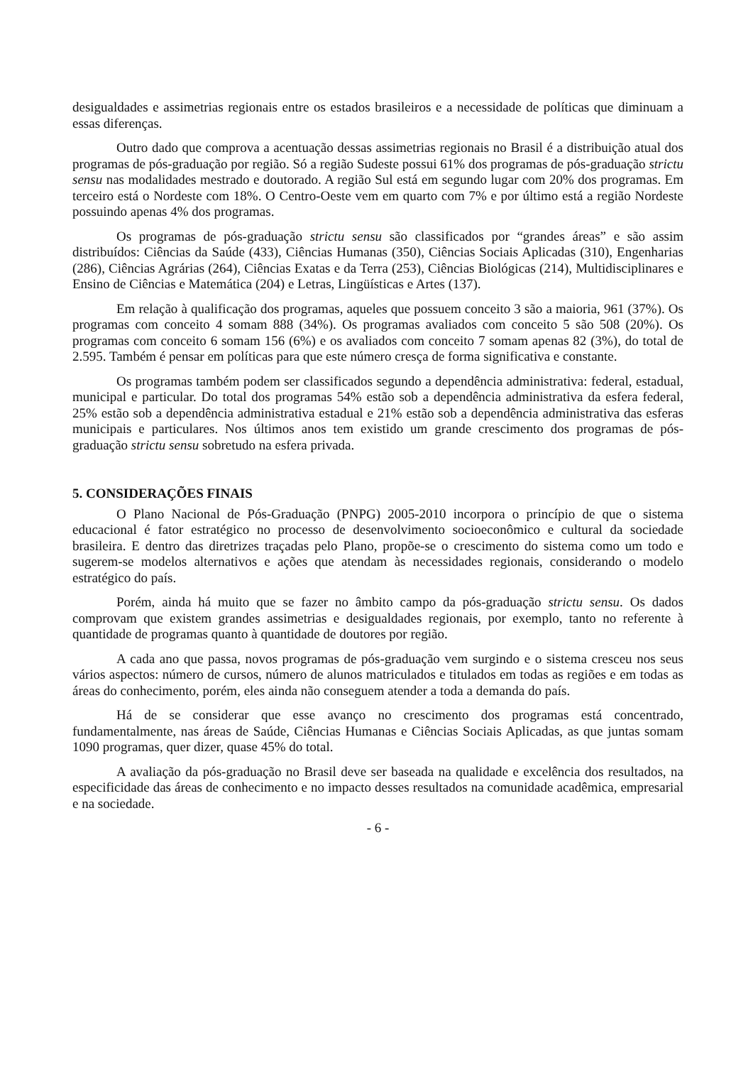desigualdades e assimetrias regionais entre os estados brasileiros e a necessidade de políticas que diminuam a essas diferenças.
Outro dado que comprova a acentuação dessas assimetrias regionais no Brasil é a distribuição atual dos programas de pós-graduação por região. Só a região Sudeste possui 61% dos programas de pós-graduação strictu sensu nas modalidades mestrado e doutorado. A região Sul está em segundo lugar com 20% dos programas. Em terceiro está o Nordeste com 18%. O Centro-Oeste vem em quarto com 7% e por último está a região Nordeste possuindo apenas 4% dos programas.
Os programas de pós-graduação strictu sensu são classificados por “grandes áreas” e são assim distribuídos: Ciências da Saúde (433), Ciências Humanas (350), Ciências Sociais Aplicadas (310), Engenharias (286), Ciências Agrárias (264), Ciências Exatas e da Terra (253), Ciências Biológicas (214), Multidisciplinares e Ensino de Ciências e Matemática (204) e Letras, Lingüísticas e Artes (137).
Em relação à qualificação dos programas, aqueles que possuem conceito 3 são a maioria, 961 (37%). Os programas com conceito 4 somam 888 (34%). Os programas avaliados com conceito 5 são 508 (20%). Os programas com conceito 6 somam 156 (6%) e os avaliados com conceito 7 somam apenas 82 (3%), do total de 2.595. Também é pensar em políticas para que este número cresça de forma significativa e constante.
Os programas também podem ser classificados segundo a dependência administrativa: federal, estadual, municipal e particular. Do total dos programas 54% estão sob a dependência administrativa da esfera federal, 25% estão sob a dependência administrativa estadual e 21% estão sob a dependência administrativa das esferas municipais e particulares. Nos últimos anos tem existido um grande crescimento dos programas de pós-graduação strictu sensu sobretudo na esfera privada.
5. CONSIDERAÇÕES FINAIS
O Plano Nacional de Pós-Graduação (PNPG) 2005-2010 incorpora o princípio de que o sistema educacional é fator estratégico no processo de desenvolvimento socioeconômico e cultural da sociedade brasileira. E dentro das diretrizes traçadas pelo Plano, propõe-se o crescimento do sistema como um todo e sugerem-se modelos alternativos e ações que atendam às necessidades regionais, considerando o modelo estratégico do país.
Porém, ainda há muito que se fazer no âmbito campo da pós-graduação strictu sensu. Os dados comprovam que existem grandes assimetrias e desigualdades regionais, por exemplo, tanto no referente à quantidade de programas quanto à quantidade de doutores por região.
A cada ano que passa, novos programas de pós-graduação vem surgindo e o sistema cresceu nos seus vários aspectos: número de cursos, número de alunos matriculados e titulados em todas as regiões e em todas as áreas do conhecimento, porém, eles ainda não conseguem atender a toda a demanda do país.
Há de se considerar que esse avanço no crescimento dos programas está concentrado, fundamentalmente, nas áreas de Saúde, Ciências Humanas e Ciências Sociais Aplicadas, as que juntas somam 1090 programas, quer dizer, quase 45% do total.
A avaliação da pós-graduação no Brasil deve ser baseada na qualidade e excelência dos resultados, na especificidade das áreas de conhecimento e no impacto desses resultados na comunidade acadêmica, empresarial e na sociedade.
- 6 -